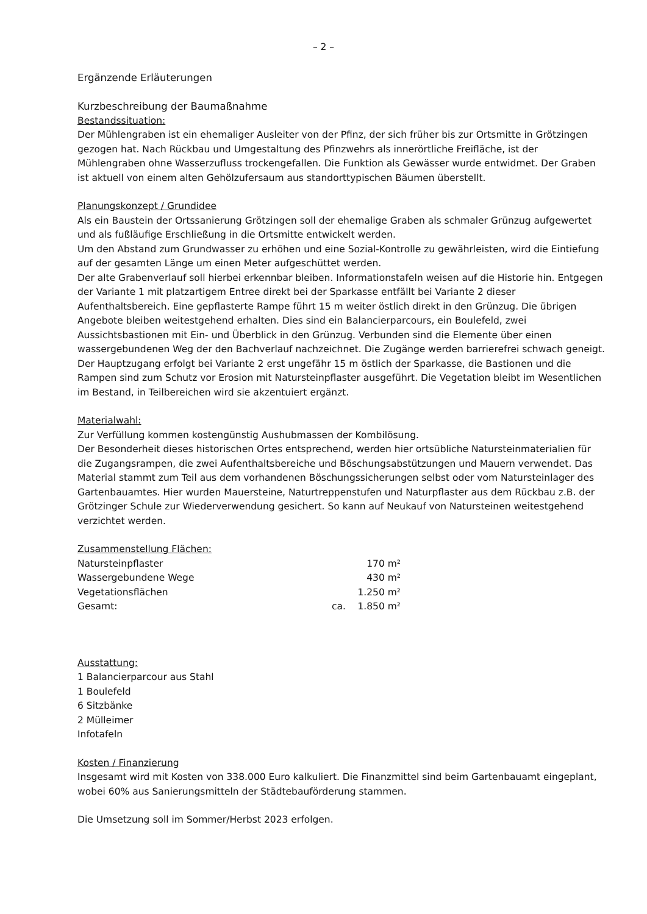– 2 –
Ergänzende Erläuterungen
Kurzbeschreibung der Baumaßnahme
Bestandssituation:
Der Mühlengraben ist ein ehemaliger Ausleiter von der Pfinz, der sich früher bis zur Ortsmitte in Grötzingen gezogen hat. Nach Rückbau und Umgestaltung des Pfinzwehrs als innerörtliche Freifläche, ist der Mühlengraben ohne Wasserzufluss trockengefallen. Die Funktion als Gewässer wurde entwidmet. Der Graben ist aktuell von einem alten Gehölzufersaum aus standorttypischen Bäumen überstellt.
Planungskonzept / Grundidee
Als ein Baustein der Ortssanierung Grötzingen soll der ehemalige Graben als schmaler Grünzug aufgewertet und als fußläufige Erschließung in die Ortsmitte entwickelt werden.
Um den Abstand zum Grundwasser zu erhöhen und eine Sozial-Kontrolle zu gewährleisten, wird die Eintiefung auf der gesamten Länge um einen Meter aufgeschüttet werden.
Der alte Grabenverlauf soll hierbei erkennbar bleiben. Informationstafeln weisen auf die Historie hin. Entgegen der Variante 1 mit platzartigem Entree direkt bei der Sparkasse entfällt bei Variante 2 dieser Aufenthaltsbereich. Eine gepflasterte Rampe führt 15 m weiter östlich direkt in den Grünzug. Die übrigen Angebote bleiben weitestgehend erhalten. Dies sind ein Balancierparcours, ein Boulefeld, zwei Aussichtsbastionen mit Ein- und Überblick in den Grünzug. Verbunden sind die Elemente über einen wassergebundenen Weg der den Bachverlauf nachzeichnet. Die Zugänge werden barrierefrei schwach geneigt. Der Hauptzugang erfolgt bei Variante 2 erst ungefähr 15 m östlich der Sparkasse, die Bastionen und die Rampen sind zum Schutz vor Erosion mit Natursteinpflaster ausgeführt. Die Vegetation bleibt im Wesentlichen im Bestand, in Teilbereichen wird sie akzentuiert ergänzt.
Materialwahl:
Zur Verfüllung kommen kostengünstig Aushubmassen der Kombilösung.
Der Besonderheit dieses historischen Ortes entsprechend, werden hier ortsübliche Natursteinmaterialien für die Zugangsrampen, die zwei Aufenthaltsbereiche und Böschungsabstützungen und Mauern verwendet. Das Material stammt zum Teil aus dem vorhandenen Böschungssicherungen selbst oder vom Natursteinlager des Gartenbauamtes. Hier wurden Mauersteine, Naturtreppenstufen und Naturpflaster aus dem Rückbau z.B. der Grötzinger Schule zur Wiederverwendung gesichert. So kann auf Neukauf von Natursteinen weitestgehend verzichtet werden.
Zusammenstellung Flächen:
| Natursteinpflaster | | 170 m² |
| Wassergebundene Wege | | 430 m² |
| Vegetationsflächen | | 1.250 m² |
| Gesamt: | ca. | 1.850 m² |
Ausstattung:
1 Balancierparcour aus Stahl
1 Boulefeld
6 Sitzbänke
2 Mülleimer
Infotafeln
Kosten / Finanzierung
Insgesamt wird mit Kosten von 338.000 Euro kalkuliert. Die Finanzmittel sind beim Gartenbauamt eingeplant, wobei 60% aus Sanierungsmitteln der Städtebauförderung stammen.
Die Umsetzung soll im Sommer/Herbst 2023 erfolgen.